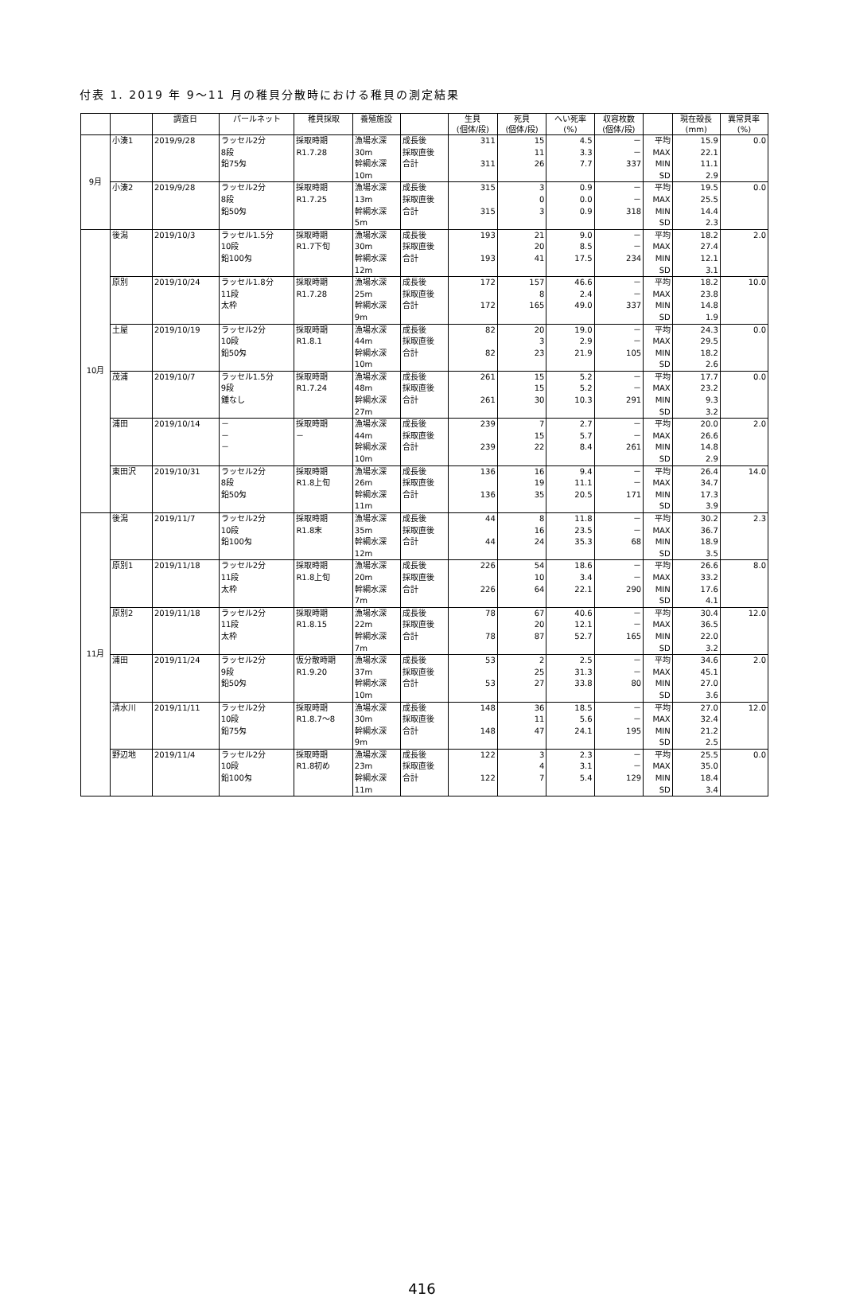付表 1. 2019 年 9～11 月の稚貝分散時における稚貝の測定結果
| | | 調査日 | パールネット | 稚貝採取 | 養殖施設 | | 生貝 (個体/段) | 死貝 (個体/段) | へい死率 (%) | 収容枚数 (個体/段) | | 現在殻長 (mm) | 異常貝率 (%) |
| --- | --- | --- | --- | --- | --- | --- | --- | --- | --- | --- | --- | --- | --- |
| 9月 | 小湊1 | 2019/9/28 | ラッセル2分 8段 鉛75匁 | 採取時期 R1.7.28 | 漁場水深 30m 幹綱水深 10m | 成長後 採取直後 合計 | 311 311 | 15 11 26 | 4.5 3.3 7.7 | － － 337 | 平均 MAX MIN SD | 15.9 22.1 11.1 2.9 | 0.0 |
| | 小湊2 | 2019/9/28 | ラッセル2分 8段 鉛50匁 | 採取時期 R1.7.25 | 漁場水深 13m 幹綱水深 5m | 成長後 採取直後 合計 | 315 315 | 3 0 3 | 0.9 0.0 0.9 | － － 318 | 平均 MAX MIN SD | 19.5 25.5 14.4 2.3 | 0.0 |
| 10月 | 後潟 | 2019/10/3 | ラッセル1.5分 10段 鉛100匁 | 採取時期 R1.7下旬 | 漁場水深 30m 幹綱水深 12m | 成長後 採取直後 合計 | 193 193 | 21 20 41 | 9.0 8.5 17.5 | － － 234 | 平均 MAX MIN SD | 18.2 27.4 12.1 3.1 | 2.0 |
| | 原別 | 2019/10/24 | ラッセル1.8分 11段 太枠 | 採取時期 R1.7.28 | 漁場水深 25m 幹綱水深 9m | 成長後 採取直後 合計 | 172 172 | 157 8 165 | 46.6 2.4 49.0 | － － 337 | 平均 MAX MIN SD | 18.2 23.8 14.8 1.9 | 10.0 |
| | 土屋 | 2019/10/19 | ラッセル2分 10段 鉛50匁 | 採取時期 R1.8.1 | 漁場水深 44m 幹綱水深 10m | 成長後 採取直後 合計 | 82 82 | 20 3 23 | 19.0 2.9 21.9 | － － 105 | 平均 MAX MIN SD | 24.3 29.5 18.2 2.6 | 0.0 |
| | 茂浦 | 2019/10/7 | ラッセル1.5分 9段 錘なし | 採取時期 R1.7.24 | 漁場水深 48m 幹綱水深 27m | 成長後 採取直後 合計 | 261 261 | 15 15 30 | 5.2 5.2 10.3 | － － 291 | 平均 MAX MIN SD | 17.7 23.2 9.3 3.2 | 0.0 |
| | 浦田 | 2019/10/14 | － － － | 採取時期 － | 漁場水深 44m 幹綱水深 10m | 成長後 採取直後 合計 | 239 239 | 7 15 22 | 2.7 5.7 8.4 | － － 261 | 平均 MAX MIN SD | 20.0 26.6 14.8 2.9 | 2.0 |
| | 東田沢 | 2019/10/31 | ラッセル2分 8段 鉛50匁 | 採取時期 R1.8上旬 | 漁場水深 26m 幹綱水深 11m | 成長後 採取直後 合計 | 136 136 | 16 19 35 | 9.4 11.1 20.5 | － － 171 | 平均 MAX MIN SD | 26.4 34.7 17.3 3.9 | 14.0 |
| 11月 | 後潟 | 2019/11/7 | ラッセル2分 10段 鉛100匁 | 採取時期 R1.8末 | 漁場水深 35m 幹綱水深 12m | 成長後 採取直後 合計 | 44 44 | 8 16 24 | 11.8 23.5 35.3 | － － 68 | 平均 MAX MIN SD | 30.2 36.7 18.9 3.5 | 2.3 |
| | 原別1 | 2019/11/18 | ラッセル2分 11段 太枠 | 採取時期 R1.8上旬 | 漁場水深 20m 幹綱水深 7m | 成長後 採取直後 合計 | 226 226 | 54 10 64 | 18.6 3.4 22.1 | － － 290 | 平均 MAX MIN SD | 26.6 33.2 17.6 4.1 | 8.0 |
| | 原別2 | 2019/11/18 | ラッセル2分 11段 太枠 | 採取時期 R1.8.15 | 漁場水深 22m 幹綱水深 7m | 成長後 採取直後 合計 | 78 78 | 67 20 87 | 40.6 12.1 52.7 | － － 165 | 平均 MAX MIN SD | 30.4 36.5 22.0 3.2 | 12.0 |
| | 浦田 | 2019/11/24 | ラッセル2分 9段 鉛50匁 | 仮分散時期 R1.9.20 | 漁場水深 37m 幹綱水深 10m | 成長後 採取直後 合計 | 53 53 | 2 25 27 | 2.5 31.3 33.8 | － － 80 | 平均 MAX MIN SD | 34.6 45.1 27.0 3.6 | 2.0 |
| | 清水川 | 2019/11/11 | ラッセル2分 10段 鉛75匁 | 採取時期 R1.8.7～8 | 漁場水深 30m 幹綱水深 9m | 成長後 採取直後 合計 | 148 148 | 36 11 47 | 18.5 5.6 24.1 | － － 195 | 平均 MAX MIN SD | 27.0 32.4 21.2 2.5 | 12.0 |
| | 野辺地 | 2019/11/4 | ラッセル2分 10段 鉛100匁 | 採取時期 R1.8初め | 漁場水深 23m 幹綱水深 11m | 成長後 採取直後 合計 | 122 122 | 3 4 7 | 2.3 3.1 5.4 | － － 129 | 平均 MAX MIN SD | 25.5 35.0 18.4 3.4 | 0.0 |
416